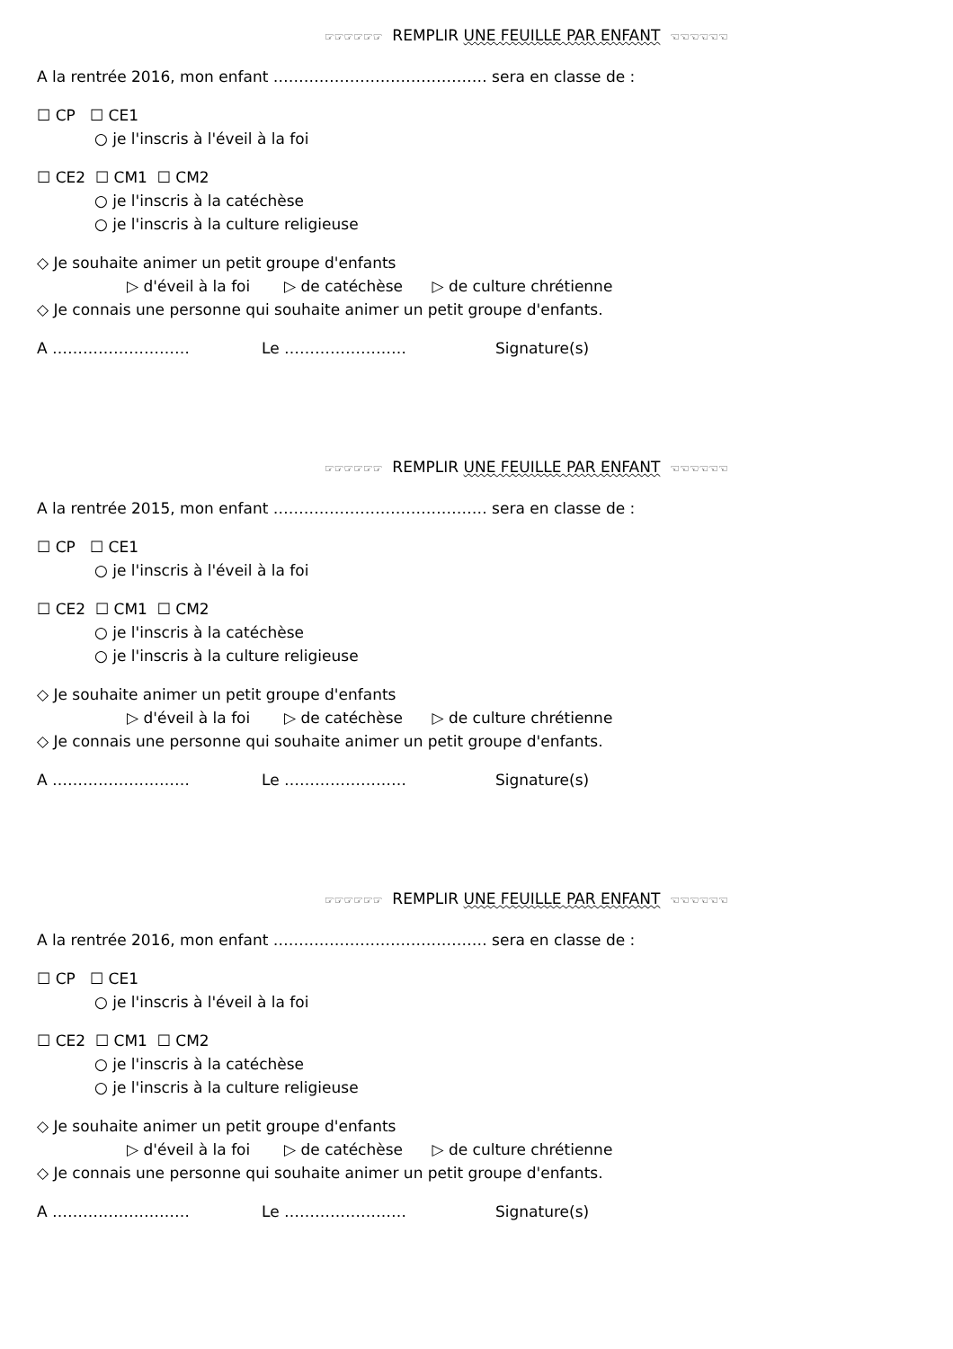☞☞☞☞☞☞ REMPLIR UNE FEUILLE PAR ENFANT ☜☜☜☜☜☜
A la rentrée 2016, mon enfant …………………………………… sera en classe de :
☐ CP ☐ CE1
○ je l'inscris à l'éveil à la foi
☐ CE2 ☐ CM1 ☐ CM2
○ je l'inscris à la catéchèse
○ je l'inscris à la culture religieuse
◇ Je souhaite animer un petit groupe d'enfants
▷ d'éveil à la foi ▷ de catéchèse ▷ de culture chrétienne
◇ Je connais une personne qui souhaite animer un petit groupe d'enfants.
A ……………………… Le …………………… Signature(s)
☞☞☞☞☞☞ REMPLIR UNE FEUILLE PAR ENFANT ☜☜☜☜☜☜
A la rentrée 2015, mon enfant …………………………………… sera en classe de :
☐ CP ☐ CE1
○ je l'inscris à l'éveil à la foi
☐ CE2 ☐ CM1 ☐ CM2
○ je l'inscris à la catéchèse
○ je l'inscris à la culture religieuse
◇ Je souhaite animer un petit groupe d'enfants
▷ d'éveil à la foi ▷ de catéchèse ▷ de culture chrétienne
◇ Je connais une personne qui souhaite animer un petit groupe d'enfants.
A ……………………… Le …………………… Signature(s)
☞☞☞☞☞☞ REMPLIR UNE FEUILLE PAR ENFANT ☜☜☜☜☜☜
A la rentrée 2016, mon enfant …………………………………… sera en classe de :
☐ CP ☐ CE1
○ je l'inscris à l'éveil à la foi
☐ CE2 ☐ CM1 ☐ CM2
○ je l'inscris à la catéchèse
○ je l'inscris à la culture religieuse
◇ Je souhaite animer un petit groupe d'enfants
▷ d'éveil à la foi ▷ de catéchèse ▷ de culture chrétienne
◇ Je connais une personne qui souhaite animer un petit groupe d'enfants.
A ……………………… Le …………………… Signature(s)